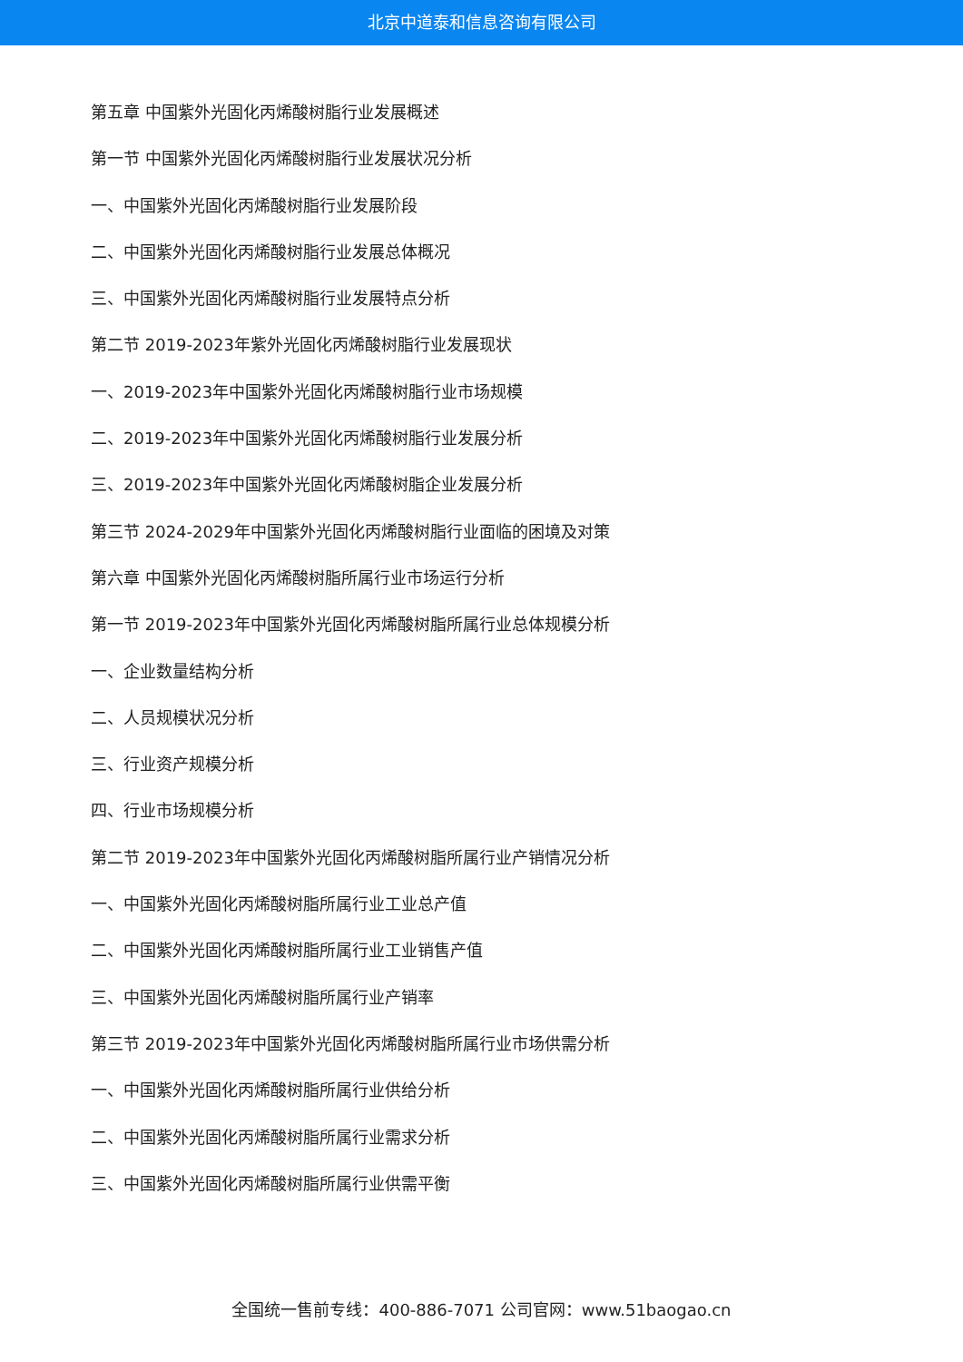北京中道泰和信息咨询有限公司
第五章 中国紫外光固化丙烯酸树脂行业发展概述
第一节 中国紫外光固化丙烯酸树脂行业发展状况分析
一、中国紫外光固化丙烯酸树脂行业发展阶段
二、中国紫外光固化丙烯酸树脂行业发展总体概况
三、中国紫外光固化丙烯酸树脂行业发展特点分析
第二节 2019-2023年紫外光固化丙烯酸树脂行业发展现状
一、2019-2023年中国紫外光固化丙烯酸树脂行业市场规模
二、2019-2023年中国紫外光固化丙烯酸树脂行业发展分析
三、2019-2023年中国紫外光固化丙烯酸树脂企业发展分析
第三节 2024-2029年中国紫外光固化丙烯酸树脂行业面临的困境及对策
第六章 中国紫外光固化丙烯酸树脂所属行业市场运行分析
第一节 2019-2023年中国紫外光固化丙烯酸树脂所属行业总体规模分析
一、企业数量结构分析
二、人员规模状况分析
三、行业资产规模分析
四、行业市场规模分析
第二节 2019-2023年中国紫外光固化丙烯酸树脂所属行业产销情况分析
一、中国紫外光固化丙烯酸树脂所属行业工业总产值
二、中国紫外光固化丙烯酸树脂所属行业工业销售产值
三、中国紫外光固化丙烯酸树脂所属行业产销率
第三节 2019-2023年中国紫外光固化丙烯酸树脂所属行业市场供需分析
一、中国紫外光固化丙烯酸树脂所属行业供给分析
二、中国紫外光固化丙烯酸树脂所属行业需求分析
三、中国紫外光固化丙烯酸树脂所属行业供需平衡
全国统一售前专线：400-886-7071 公司官网：www.51baogao.cn